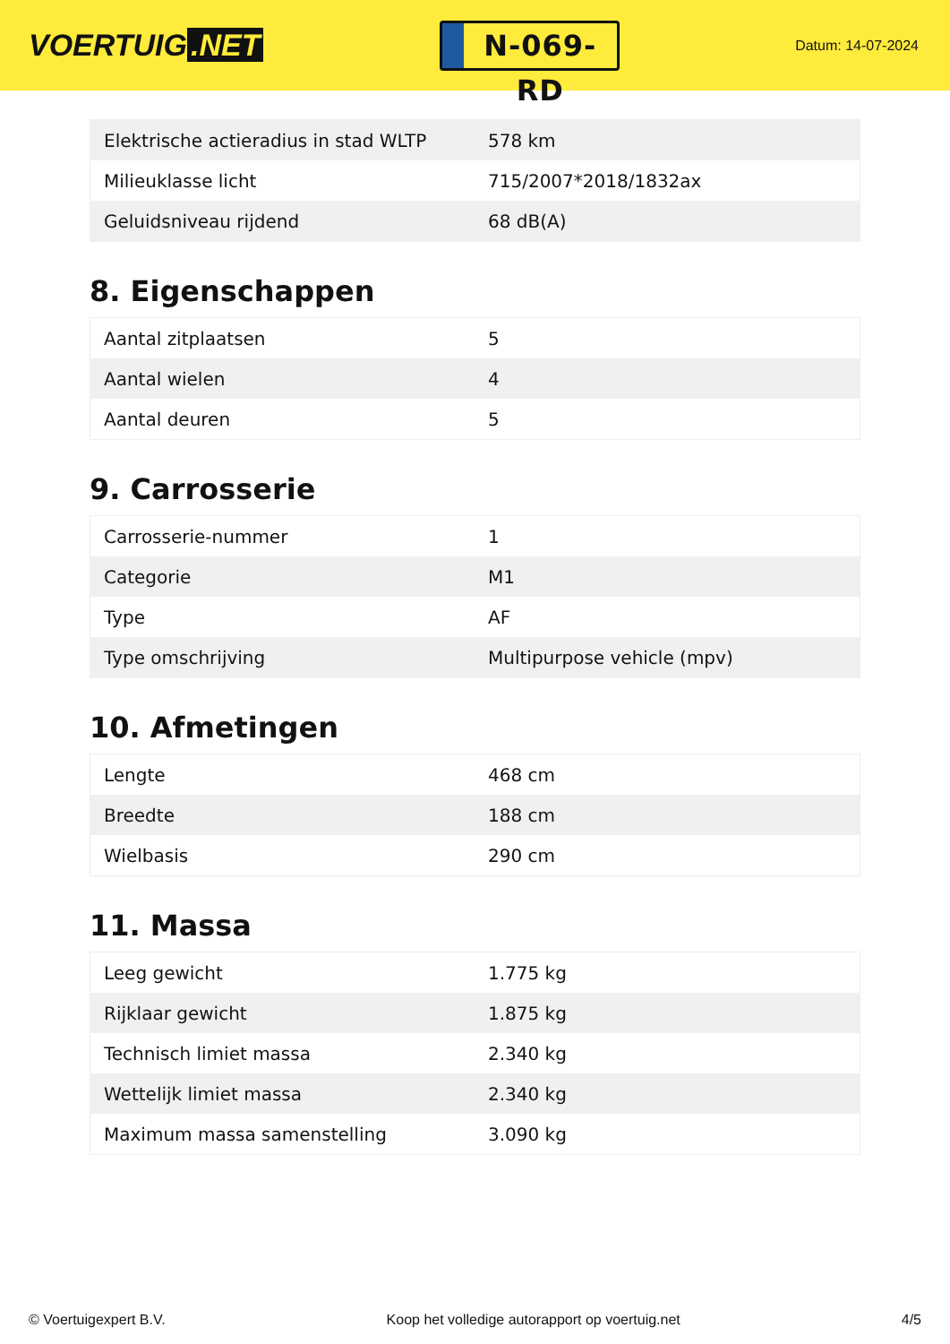VOERTUIG.NET
N-069-RD
Datum: 14-07-2024
| Elektrische actieradius in stad WLTP | 578 km |
| Milieuklasse licht | 715/2007*2018/1832ax |
| Geluidsniveau rijdend | 68 dB(A) |
8. Eigenschappen
| Aantal zitplaatsen | 5 |
| Aantal wielen | 4 |
| Aantal deuren | 5 |
9. Carrosserie
| Carrosserie-nummer | 1 |
| Categorie | M1 |
| Type | AF |
| Type omschrijving | Multipurpose vehicle (mpv) |
10. Afmetingen
| Lengte | 468 cm |
| Breedte | 188 cm |
| Wielbasis | 290 cm |
11. Massa
| Leeg gewicht | 1.775 kg |
| Rijklaar gewicht | 1.875 kg |
| Technisch limiet massa | 2.340 kg |
| Wettelijk limiet massa | 2.340 kg |
| Maximum massa samenstelling | 3.090 kg |
© Voertuigexpert B.V. Koop het volledige autorapport op voertuig.net 4/5